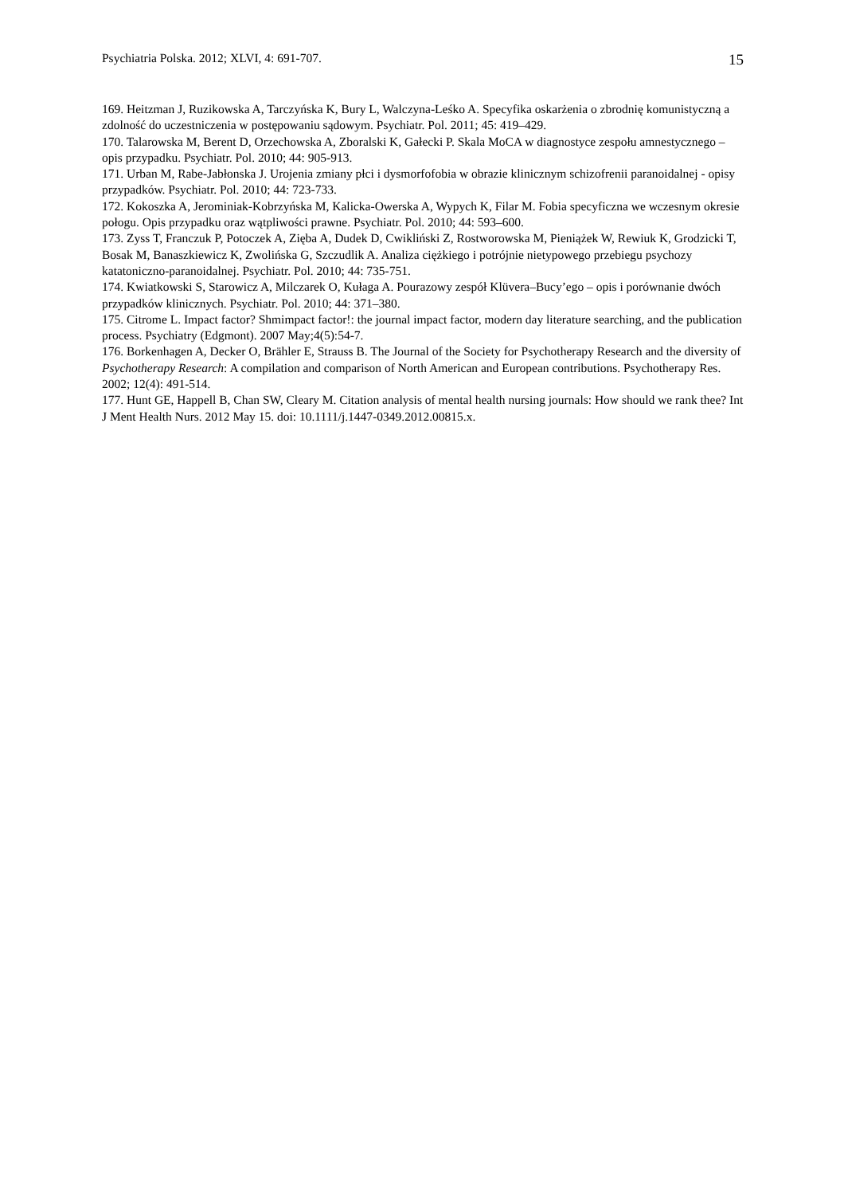Psychiatria Polska. 2012; XLVI, 4: 691-707. 15
169. Heitzman J, Ruzikowska A, Tarczyńska K, Bury L, Walczyna-Leśko A. Specyfika oskarżenia o zbrodnię komunistyczną a zdolność do uczestniczenia w postępowaniu sądowym. Psychiatr. Pol. 2011; 45: 419–429.
170. Talarowska M, Berent D, Orzechowska A, Zboralski K, Gałecki P. Skala MoCA w diagnostyce zespołu amnestycznego – opis przypadku. Psychiatr. Pol. 2010; 44: 905-913.
171. Urban M, Rabe-Jabłonska J. Urojenia zmiany płci i dysmorfofobia w obrazie klinicznym schizofrenii paranoidalnej - opisy przypadków. Psychiatr. Pol. 2010; 44: 723-733.
172. Kokoszka A, Jerominiak-Kobrzyńska M, Kalicka-Owerska A, Wypych K, Filar M. Fobia specyficzna we wczesnym okresie połogu. Opis przypadku oraz wątpliwości prawne. Psychiatr. Pol. 2010; 44: 593–600.
173. Zyss T, Franczuk P, Potoczek A, Zięba A, Dudek D, Cwikliński Z, Rostworowska M, Pieniążek W, Rewiuk K, Grodzicki T, Bosak M, Banaszkiewicz K, Zwolińska G, Szczudlik A. Analiza ciężkiego i potrójnie nietypowego przebiegu psychozy katatoniczno-paranoidalnej. Psychiatr. Pol. 2010; 44: 735-751.
174. Kwiatkowski S, Starowicz A, Milczarek O, Kułaga A. Pourazowy zespół Klüvera–Bucy’ego – opis i porównanie dwóch przypadków klinicznych. Psychiatr. Pol. 2010; 44: 371–380.
175. Citrome L. Impact factor? Shmimpact factor!: the journal impact factor, modern day literature searching, and the publication process. Psychiatry (Edgmont). 2007 May;4(5):54-7.
176. Borkenhagen A, Decker O, Brähler E, Strauss B. The Journal of the Society for Psychotherapy Research and the diversity of Psychotherapy Research: A compilation and comparison of North American and European contributions. Psychotherapy Res. 2002; 12(4): 491-514.
177. Hunt GE, Happell B, Chan SW, Cleary M. Citation analysis of mental health nursing journals: How should we rank thee? Int J Ment Health Nurs. 2012 May 15. doi: 10.1111/j.1447-0349.2012.00815.x.